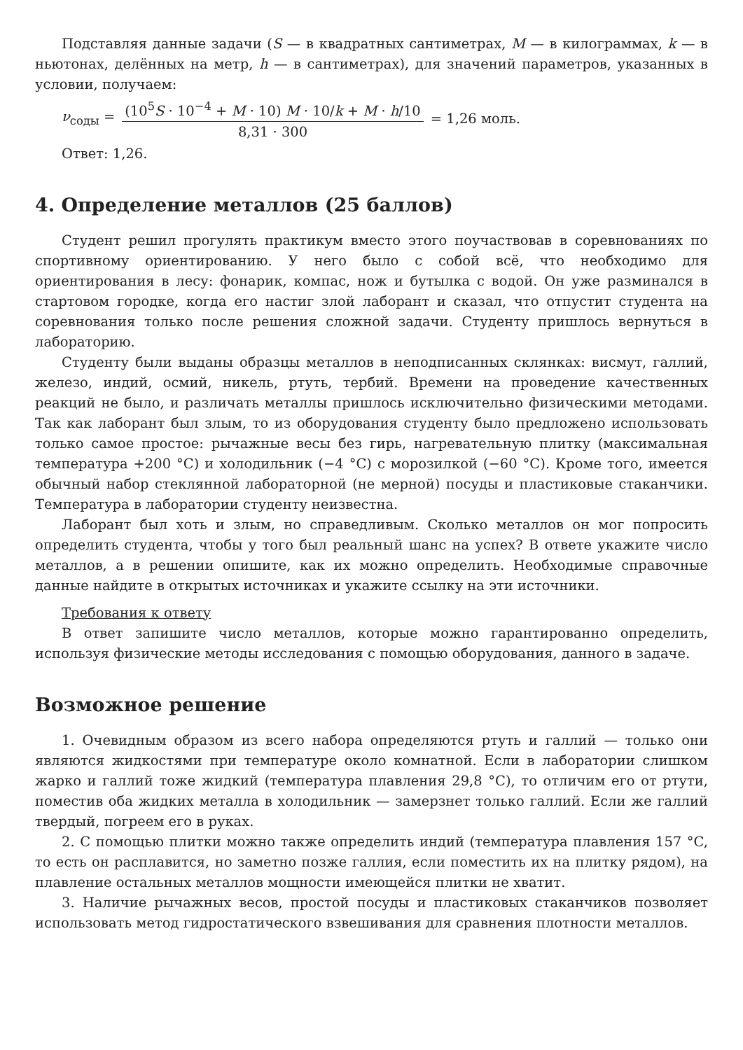Подставляя данные задачи (S — в квадратных сантиметрах, M — в килограммах, k — в ньютонах, делённых на метр, h — в сантиметрах), для значений параметров, указанных в условии, получаем:
ν<sub>соды</sub> = (10<sup>5</sup>S · 10<sup>−4</sup> + M · 10) M · 10/k + M · h/10 8,31 · 300 = 1,26 моль.
Ответ: 1,26.
4. Определение металлов (25 баллов)
Студент решил прогулять практикум вместо этого поучаствовав в соревнованиях по спортивному ориентированию. У него было с собой всё, что необходимо для ориентирования в лесу: фонарик, компас, нож и бутылка с водой. Он уже разминался в стартовом городке, когда его настиг злой лаборант и сказал, что отпустит студента на соревнования только после решения сложной задачи. Студенту пришлось вернуться в лабораторию.
Студенту были выданы образцы металлов в неподписанных склянках: висмут, галлий, железо, индий, осмий, никель, ртуть, тербий. Времени на проведение качественных реакций не было, и различать металлы пришлось исключительно физическими методами. Так как лаборант был злым, то из оборудования студенту было предложено использовать только самое простое: рычажные весы без гирь, нагревательную плитку (максимальная температура +200 °C) и холодильник (−4 °C) с морозилкой (−60 °C). Кроме того, имеется обычный набор стеклянной лабораторной (не мерной) посуды и пластиковые стаканчики. Температура в лаборатории студенту неизвестна.
Лаборант был хоть и злым, но справедливым. Сколько металлов он мог попросить определить студента, чтобы у того был реальный шанс на успех? В ответе укажите число металлов, а в решении опишите, как их можно определить. Необходимые справочные данные найдите в открытых источниках и укажите ссылку на эти источники.
Требования к ответу
В ответ запишите число металлов, которые можно гарантированно определить, используя физические методы исследования с помощью оборудования, данного в задаче.
Возможное решение
1. Очевидным образом из всего набора определяются ртуть и галлий — только они являются жидкостями при температуре около комнатной. Если в лаборатории слишком жарко и галлий тоже жидкий (температура плавления 29,8 °C), то отличим его от ртути, поместив оба жидких металла в холодильник — замерзнет только галлий. Если же галлий твердый, погреем его в руках.
2. С помощью плитки можно также определить индий (температура плавления 157 °C, то есть он расплавится, но заметно позже галлия, если поместить их на плитку рядом), на плавление остальных металлов мощности имеющейся плитки не хватит.
3. Наличие рычажных весов, простой посуды и пластиковых стаканчиков позволяет использовать метод гидростатического взвешивания для сравнения плотности металлов.